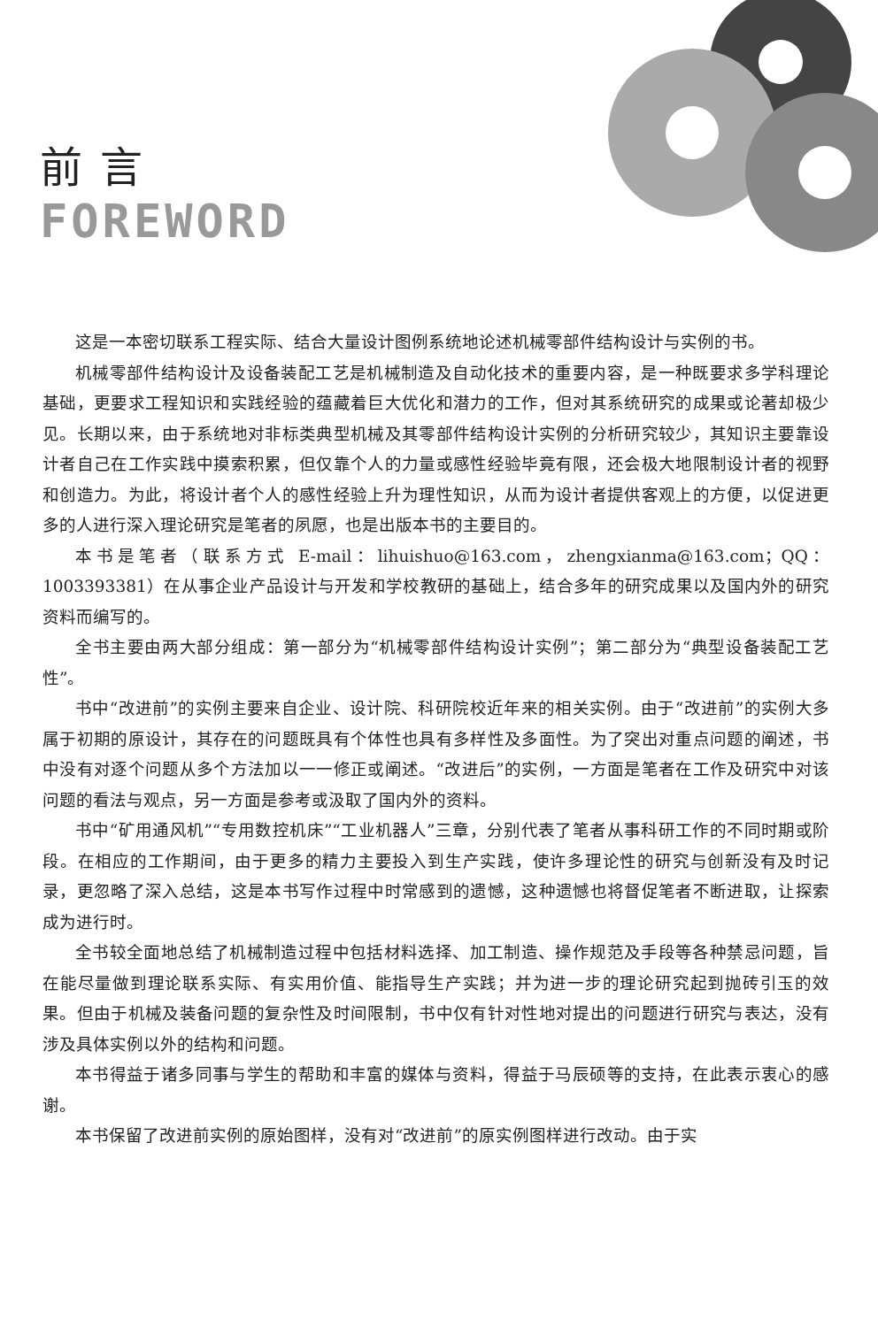前言
FOREWORD
这是一本密切联系工程实际、结合大量设计图例系统地论述机械零部件结构设计与实例的书。
机械零部件结构设计及设备装配工艺是机械制造及自动化技术的重要内容，是一种既要求多学科理论基础，更要求工程知识和实践经验的蕴藏着巨大优化和潜力的工作，但对其系统研究的成果或论著却极少见。长期以来，由于系统地对非标类典型机械及其零部件结构设计实例的分析研究较少，其知识主要靠设计者自己在工作实践中摸索积累，但仅靠个人的力量或感性经验毕竟有限，还会极大地限制设计者的视野和创造力。为此，将设计者个人的感性经验上升为理性知识，从而为设计者提供客观上的方便，以促进更多的人进行深入理论研究是笔者的夙愿，也是出版本书的主要目的。
本书是笔者（联系方式 E-mail：lihuishuo@163.com，zhengxianma@163.com；QQ：1003393381）在从事企业产品设计与开发和学校教研的基础上，结合多年的研究成果以及国内外的研究资料而编写的。
全书主要由两大部分组成：第一部分为“机械零部件结构设计实例”；第二部分为“典型设备装配工艺性”。
书中“改进前”的实例主要来自企业、设计院、科研院校近年来的相关实例。由于“改进前”的实例大多属于初期的原设计，其存在的问题既具有个体性也具有多样性及多面性。为了突出对重点问题的阐述，书中没有对逐个问题从多个方法加以一一修正或阐述。“改进后”的实例，一方面是笔者在工作及研究中对该问题的看法与观点，另一方面是参考或汲取了国内外的资料。
书中“矿用通风机”“专用数控机床”“工业机器人”三章，分别代表了笔者从事科研工作的不同时期或阶段。在相应的工作期间，由于更多的精力主要投入到生产实践，使许多理论性的研究与创新没有及时记录，更忽略了深入总结，这是本书写作过程中时常感到的遗憾，这种遗憾也将督促笔者不断进取，让探索成为进行时。
全书较全面地总结了机械制造过程中包括材料选择、加工制造、操作规范及手段等各种禁忌问题，旨在能尽量做到理论联系实际、有实用价值、能指导生产实践；并为进一步的理论研究起到抛砖引玉的效果。但由于机械及装备问题的复杂性及时间限制，书中仅有针对性地对提出的问题进行研究与表达，没有涉及具体实例以外的结构和问题。
本书得益于诸多同事与学生的帮助和丰富的媒体与资料，得益于马辰硕等的支持，在此表示衷心的感谢。
本书保留了改进前实例的原始图样，没有对“改进前”的原实例图样进行改动。由于实